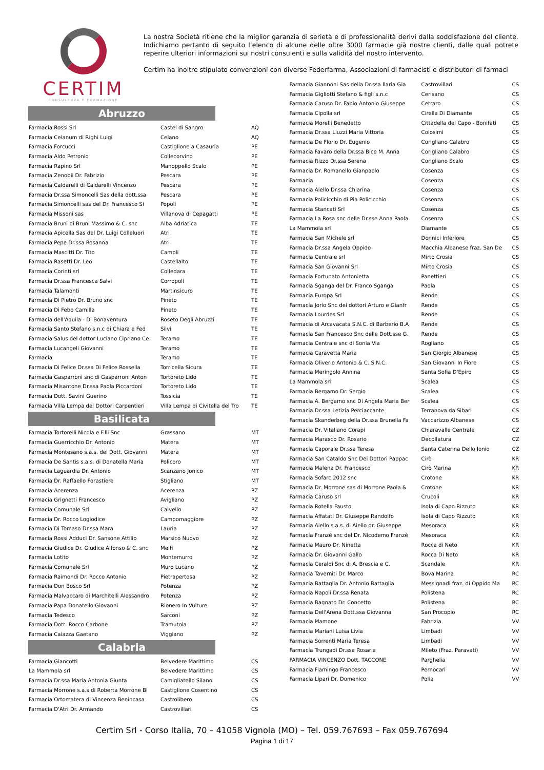CERTIM
CONSULENZA E FORMAZIONE
La nostra Società ritiene che la miglior garanzia di serietà e di professionalità derivi dalla soddisfazione del cliente. Indichiamo pertanto di seguito l’elenco di alcune delle oltre 3000 farmacie già nostre clienti, dalle quali potrete reperire ulteriori informazioni sui nostri consulenti e sulla validità del nostro intervento.
Certim ha inoltre stipulato convenzioni con diverse Federfarma, Associazioni di farmacisti e distributori di farmaci
Abruzzo
| Farmacia Rossi Srl | Castel di Sangro | AQ |
| Farmacia Celanum di Righi Luigi | Celano | AQ |
| Farmacia Forcucci | Castiglione a Casauria | PE |
| Farmacia Aldo Petronio | Collecorvino | PE |
| Farmacia Rapino Srl | Manoppello Scalo | PE |
| Farmacia Zenobii Dr. Fabrizio | Pescara | PE |
| Farmacia Caldarelli di Caldarelli Vincenzo | Pescara | PE |
| Farmacia Dr.ssa Simoncelli Sas della dott.ssa | Pescara | PE |
| Farmacia Simoncelli sas del Dr. Francesco Si | Popoli | PE |
| Farmacia Missoni sas | Villanova di Cepagatti | PE |
| Farmacia Bruni di Bruni Massimo & C. snc | Alba Adriatica | TE |
| Farmacia Apicella Sas del Dr. Luigi Colleluori | Atri | TE |
| Farmacia Pepe Dr.ssa Rosanna | Atri | TE |
| Farmacia Mascitti Dr. Tito | Campli | TE |
| Farmacia Rasetti Dr. Leo | Castellalto | TE |
| Farmacia Corinti srl | Colledara | TE |
| Farmacia Dr.ssa Francesca Salvi | Corropoli | TE |
| Farmacia Talamonti | Martinsicuro | TE |
| Farmacia Di Pietro Dr. Bruno snc | Pineto | TE |
| Farmacia Di Febo Camilla | Pineto | TE |
| Farmacia dell'Aquila - Di Bonaventura | Roseto Degli Abruzzi | TE |
| Farmacia Santo Stefano s.n.c di Chiara e Fed | Silvi | TE |
| Farmacia Salus del dottor Luciano Cipriano Ce | Teramo | TE |
| Farmacia Lucangeli Giovanni | Teramo | TE |
| Farmacia | Teramo | TE |
| Farmacia Di Felice Dr.ssa Di Felice Rossella | Torricella Sicura | TE |
| Farmacia Gasparroni snc di Gasparroni Anton | Tortoreto Lido | TE |
| Farmacia Misantone Dr.ssa Paola Piccardoni | Tortoreto Lido | TE |
| Farmacia Dott. Savini Guerino | Tossicia | TE |
| Farmacia Villa Lempa dei Dottori Carpentieri | Villa Lempa di Civitella del Tro | TE |
Basilicata
| Farmacia Tortorelli Nicola e F.lli Snc | Grassano | MT |
| Farmacia Guerricchio Dr. Antonio | Matera | MT |
| Farmacia Montesano s.a.s. del Dott. Giovanni | Matera | MT |
| Farmacia De Santis s.a.s. di Donatella Maria | Policoro | MT |
| Farmacia Laguardia Dr. Antonio | Scanzano Jonico | MT |
| Farmacia Dr. Raffaello Forastiere | Stigliano | MT |
| Farmacia Acerenza | Acerenza | PZ |
| Farmacia Grignetti Francesco | Avigliano | PZ |
| Farmacia Comunale Srl | Calvello | PZ |
| Farmacia Dr. Rocco Logiodice | Campomaggiore | PZ |
| Farmacia Di Tomaso Dr.ssa Mara | Lauria | PZ |
| Farmacia Rossi Adduci Dr. Sansone Attilio | Marsico Nuovo | PZ |
| Farmacia Giudice Dr. Giudice Alfonso & C. snc | Melfi | PZ |
| Farmacia Lotito | Montemurro | PZ |
| Farmacia Comunale Srl | Muro Lucano | PZ |
| Farmacia Raimondi Dr. Rocco Antonio | Pietrapertosa | PZ |
| Farmacia Don Bosco Srl | Potenza | PZ |
| Farmacia Malvaccaro di Marchitelli Alessandro | Potenza | PZ |
| Farmacia Papa Donatello Giovanni | Rionero In Vulture | PZ |
| Farmacia Tedesco | Sarconi | PZ |
| Farmacia Dott. Rocco Carbone | Tramutola | PZ |
| Farmacia Caiazza Gaetano | Viggiano | PZ |
Calabria
| Farmacia Giancotti | Belvedere Marittimo | CS |
| La Mammola srl | Belvedere Marittimo | CS |
| Farmacia Dr.ssa Maria Antonia Giunta | Camigliatello Silano | CS |
| Farmacia Morrone s.a.s di Roberta Morrone Bl | Castiglione Cosentino | CS |
| Farmacia Ortomatera di Vincenza Benincasa | Castrolibero | CS |
| Farmacia D'Atri Dr. Armando | Castrovillari | CS |
| Farmacia Giannoni Sas della Dr.ssa Ilaria Gia | Castrovillari | CS |
| Farmacia Gigliotti Stefano & figli s.n.c | Cerisano | CS |
| Farmacia Caruso Dr. Fabio Antonio Giuseppe | Cetraro | CS |
| Farmacia Cipolla srl | Cirella Di Diamante | CS |
| Farmacia Morelli Benedetto | Cittadella del Capo - Bonifati | CS |
| Farmacia Dr.ssa Liuzzi Maria Vittoria | Colosimi | CS |
| Farmacia De Florio Dr. Eugenio | Corigliano Calabro | CS |
| Farmacia Favaro della Dr.ssa Bice M. Anna | Corigliano Calabro | CS |
| Farmacia Rizzo Dr.ssa Serena | Corigliano Scalo | CS |
| Farmacia Dr. Romanello Gianpaolo | Cosenza | CS |
| Farmacia | Cosenza | CS |
| Farmacia Aiello Dr.ssa Chiarina | Cosenza | CS |
| Farmacia Policicchio di Pia Policicchio | Cosenza | CS |
| Farmacia Stancati Srl | Cosenza | CS |
| Farmacia La Rosa snc delle Dr.sse Anna Paola | Cosenza | CS |
| La Mammola srl | Diamante | CS |
| Farmacia San Michele srl | Donnici Inferiore | CS |
| Farmacia Dr.ssa Angela Oppido | Macchia Albanese fraz. San De | CS |
| Farmacia Centrale srl | Mirto Crosia | CS |
| Farmacia San Giovanni Srl | Mirto Crosia | CS |
| Farmacia Fortunato Antonietta | Panettieri | CS |
| Farmacia Sganga del Dr. Franco Sganga | Paola | CS |
| Farmacia Europa Srl | Rende | CS |
| Farmacia Jorio Snc dei dottori Arturo e Gianfr | Rende | CS |
| Farmacia Lourdes Srl | Rende | CS |
| Farmacia di Arcavacata S.N.C. di Barberio B.A | Rende | CS |
| Farmacia San Francesco Snc delle Dott.sse G. | Rende | CS |
| Farmacia Centrale snc di Sonia Via | Rogliano | CS |
| Farmacia Caravetta Maria | San Giorgio Albanese | CS |
| Farmacia Oliverio Antonio & C. S.N.C. | San Giovanni In Fiore | CS |
| Farmacia Meringolo Annina | Santa Sofia D'Epiro | CS |
| La Mammola srl | Scalea | CS |
| Farmacia Bergamo Dr. Sergio | Scalea | CS |
| Farmacia A. Bergamo snc Di Angela Maria Ber | Scalea | CS |
| Farmacia Dr.ssa Letizia Perciaccante | Terranova da Sibari | CS |
| Farmacia Skanderbeg della Dr.ssa Brunella Fa | Vaccarizzo Albanese | CS |
| Farmacia Dr. Vitaliano Corapi | Chiaravalle Centrale | CZ |
| Farmacia Marasco Dr. Rosario | Decollatura | CZ |
| Farmacia Caporale Dr.ssa Teresa | Santa Caterina Dello Ionio | CZ |
| Farmacia San Cataldo Snc Dei Dottori Pappac | Cirò | KR |
| Farmacia Malena Dr. Francesco | Cirò Marina | KR |
| Farmacia Sofarc 2012 snc | Crotone | KR |
| Farmacia Dr. Morrone sas di Morrone Paola & | Crotone | KR |
| Farmacia Caruso srl | Crucoli | KR |
| Farmacia Rotella Fausto | Isola di Capo Rizzuto | KR |
| Farmacia Affatati Dr. Giuseppe Randolfo | Isola di Capo Rizzuto | KR |
| Farmacia Aiello s.a.s. di Aiello dr. Giuseppe | Mesoraca | KR |
| Farmacia Franzè snc del Dr. Nicodemo Franzè | Mesoraca | KR |
| Farmacia Mauro Dr. Ninetta | Rocca di Neto | KR |
| Farmacia Dr. Giovanni Gallo | Rocca Di Neto | KR |
| Farmacia Ceraldi Snc di A. Brescia e C. | Scandale | KR |
| Farmacia Taverniti Dr. Marco | Bova Marina | RC |
| Farmacia Battaglia Dr. Antonio Battaglia | Messignadi fraz. di Oppido Ma | RC |
| Farmacia Napoli Dr.ssa Renata | Polistena | RC |
| Farmacia Bagnato Dr. Concetto | Polistena | RC |
| Farmacia Dell'Arena Dott.ssa Giovanna | San Procopio | RC |
| Farmacia Mamone | Fabrizia | VV |
| Farmacia Mariani Luisa Livia | Limbadi | VV |
| Farmacia Sorrenti Maria Teresa | Limbadi | VV |
| Farmacia Trungadi Dr.ssa Rosaria | Mileto (Fraz. Paravati) | VV |
| FARMACIA VINCENZO Dott. TACCONE | Parghelia | VV |
| Farmacia Fiamingo Francesco | Pernocari | VV |
| Farmacia Lipari Dr. Domenico | Polia | VV |
Certim Srl - Corso Italia, 70 – 41058 Vignola (MO) – Tel. 059.767693 – Fax 059.767694
Pagina 1 di 17